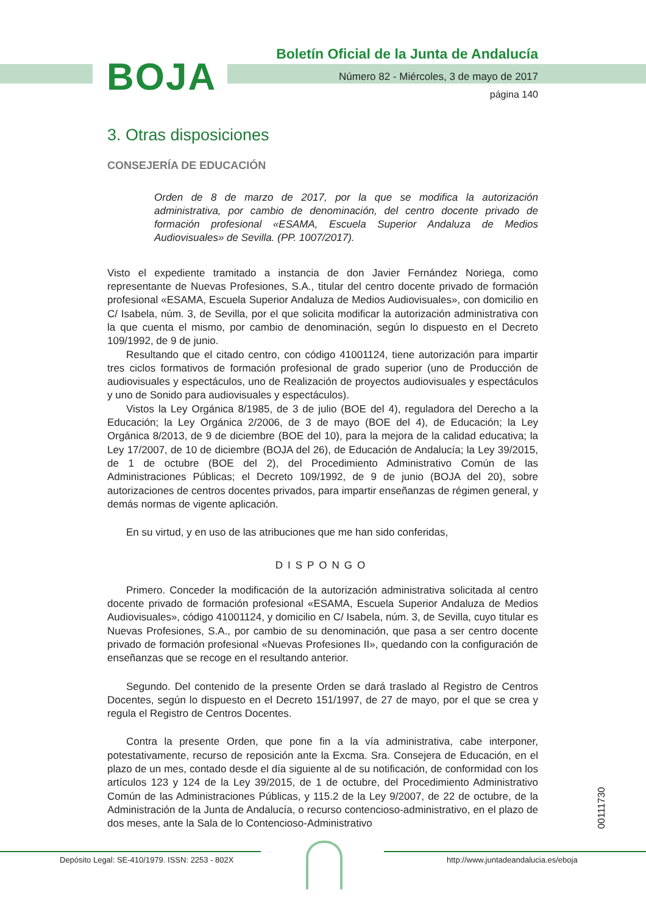BOJA
Boletín Oficial de la Junta de Andalucía
Número 82 - Miércoles, 3 de mayo de 2017
página 140
3. Otras disposiciones
CONSEJERÍA DE EDUCACIÓN
Orden de 8 de marzo de 2017, por la que se modifica la autorización administrativa, por cambio de denominación, del centro docente privado de formación profesional «ESAMA, Escuela Superior Andaluza de Medios Audiovisuales» de Sevilla. (PP. 1007/2017).
Visto el expediente tramitado a instancia de don Javier Fernández Noriega, como representante de Nuevas Profesiones, S.A., titular del centro docente privado de formación profesional «ESAMA, Escuela Superior Andaluza de Medios Audiovisuales», con domicilio en C/ Isabela, núm. 3, de Sevilla, por el que solicita modificar la autorización administrativa con la que cuenta el mismo, por cambio de denominación, según lo dispuesto en el Decreto 109/1992, de 9 de junio.
Resultando que el citado centro, con código 41001124, tiene autorización para impartir tres ciclos formativos de formación profesional de grado superior (uno de Producción de audiovisuales y espectáculos, uno de Realización de proyectos audiovisuales y espectáculos y uno de Sonido para audiovisuales y espectáculos).
Vistos la Ley Orgánica 8/1985, de 3 de julio (BOE del 4), reguladora del Derecho a la Educación; la Ley Orgánica 2/2006, de 3 de mayo (BOE del 4), de Educación; la Ley Orgánica 8/2013, de 9 de diciembre (BOE del 10), para la mejora de la calidad educativa; la Ley 17/2007, de 10 de diciembre (BOJA del 26), de Educación de Andalucía; la Ley 39/2015, de 1 de octubre (BOE del 2), del Procedimiento Administrativo Común de las Administraciones Públicas; el Decreto 109/1992, de 9 de junio (BOJA del 20), sobre autorizaciones de centros docentes privados, para impartir enseñanzas de régimen general, y demás normas de vigente aplicación.
En su virtud, y en uso de las atribuciones que me han sido conferidas,
DISPONGO
Primero. Conceder la modificación de la autorización administrativa solicitada al centro docente privado de formación profesional «ESAMA, Escuela Superior Andaluza de Medios Audiovisuales», código 41001124, y domicilio en C/ Isabela, núm. 3, de Sevilla, cuyo titular es Nuevas Profesiones, S.A., por cambio de su denominación, que pasa a ser centro docente privado de formación profesional «Nuevas Profesiones II», quedando con la configuración de enseñanzas que se recoge en el resultando anterior.
Segundo. Del contenido de la presente Orden se dará traslado al Registro de Centros Docentes, según lo dispuesto en el Decreto 151/1997, de 27 de mayo, por el que se crea y regula el Registro de Centros Docentes.
Contra la presente Orden, que pone fin a la vía administrativa, cabe interponer, potestativamente, recurso de reposición ante la Excma. Sra. Consejera de Educación, en el plazo de un mes, contado desde el día siguiente al de su notificación, de conformidad con los artículos 123 y 124 de la Ley 39/2015, de 1 de octubre, del Procedimiento Administrativo Común de las Administraciones Públicas, y 115.2 de la Ley 9/2007, de 22 de octubre, de la Administración de la Junta de Andalucía, o recurso contencioso-administrativo, en el plazo de dos meses, ante la Sala de lo Contencioso-Administrativo
00111730
Depósito Legal: SE-410/1979. ISSN: 2253 - 802X
http://www.juntadeandalucia.es/eboja